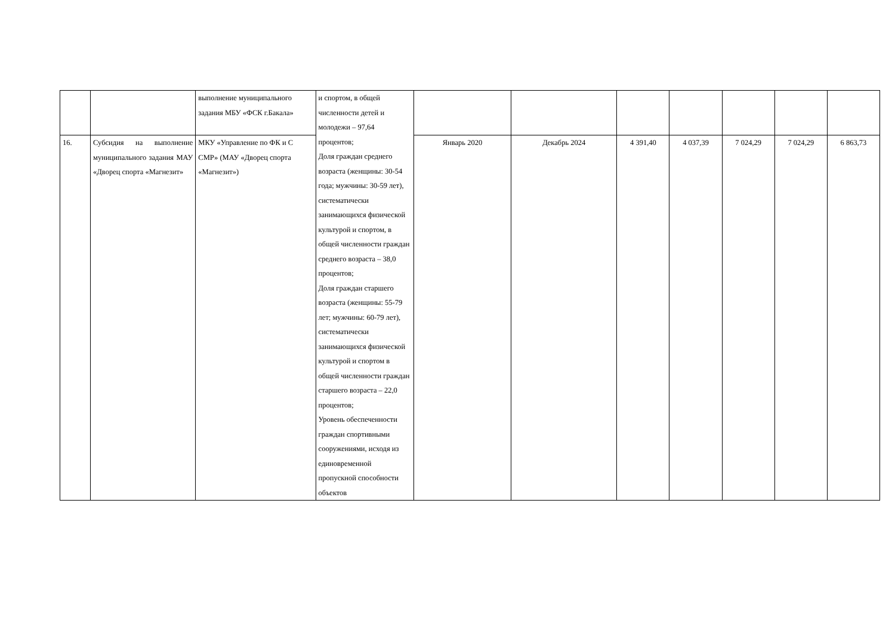| | | выполнение муниципального задания МБУ «ФСК г.Бакала» | и спортом, в общей численности детей и молодежи – 97,64 процентов; Доля граждан среднего возраста (женщины: 30-54 года; мужчины: 30-59 лет), систематически занимающихся физической культурой и спортом, в общей численности граждан среднего возраста – 38,0 процентов; Доля граждан старшего возраста (женщины: 55-79 лет; мужчины: 60-79 лет), систематически занимающихся физической культурой и спортом в общей численности граждан старшего возраста – 22,0 процентов; Уровень обеспеченности граждан спортивными сооружениями, исходя из единовременной пропускной способности объектов | | | | | | | |
| 16. | Субсидия на выполнение муниципального задания МАУ «Дворец спорта «Магнезит» | МКУ «Управление по ФК и С СМР» (МАУ «Дворец спорта «Магнезит») | | Январь 2020 | Декабрь 2024 | 4 391,40 | 4 037,39 | 7 024,29 | 7 024,29 | 6 863,73 |